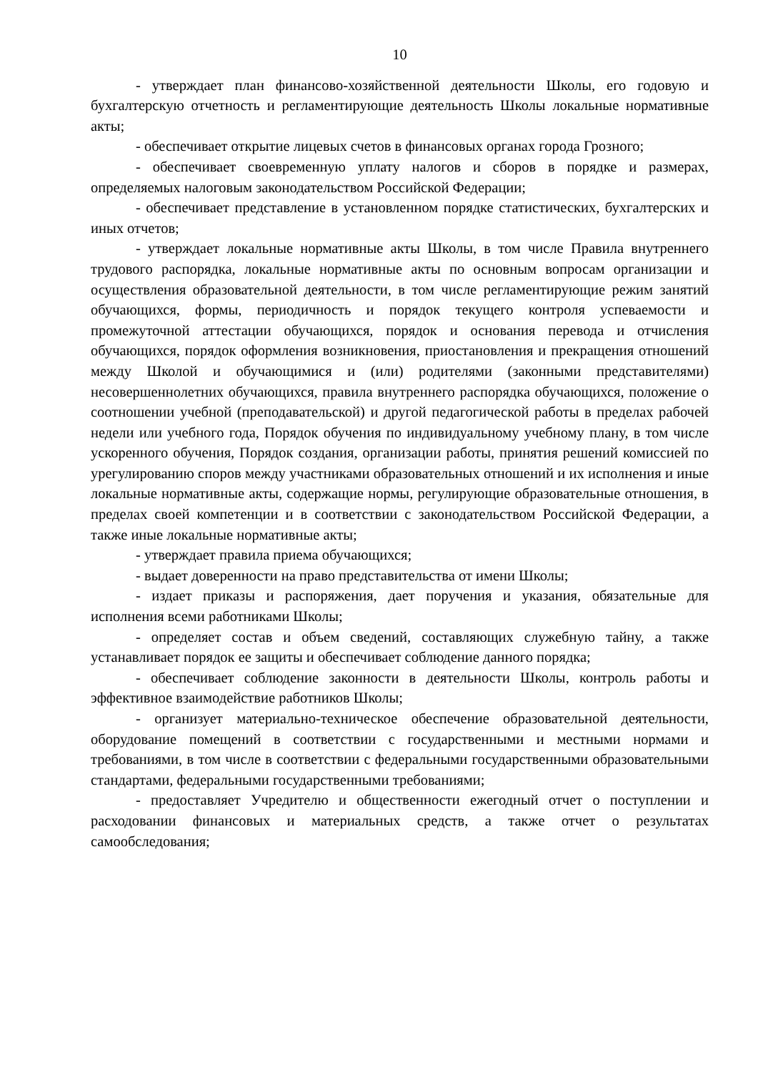10
- утверждает план финансово-хозяйственной деятельности Школы, его годовую и бухгалтерскую отчетность и регламентирующие деятельность Школы локальные нормативные акты;
- обеспечивает открытие лицевых счетов в финансовых органах города Грозного;
- обеспечивает своевременную уплату налогов и сборов в порядке и размерах, определяемых налоговым законодательством Российской Федерации;
- обеспечивает представление в установленном порядке статистических, бухгалтерских и иных отчетов;
- утверждает локальные нормативные акты Школы, в том числе Правила внутреннего трудового распорядка, локальные нормативные акты по основным вопросам организации и осуществления образовательной деятельности, в том числе регламентирующие режим занятий обучающихся, формы, периодичность и порядок текущего контроля успеваемости и промежуточной аттестации обучающихся, порядок и основания перевода и отчисления обучающихся, порядок оформления возникновения, приостановления и прекращения отношений между Школой и обучающимися и (или) родителями (законными представителями) несовершеннолетних обучающихся, правила внутреннего распорядка обучающихся, положение о соотношении учебной (преподавательской) и другой педагогической работы в пределах рабочей недели или учебного года, Порядок обучения по индивидуальному учебному плану, в том числе ускоренного обучения, Порядок создания, организации работы, принятия решений комиссией по урегулированию споров между участниками образовательных отношений и их исполнения и иные локальные нормативные акты, содержащие нормы, регулирующие образовательные отношения, в пределах своей компетенции и в соответствии с законодательством Российской Федерации, а также иные локальные нормативные акты;
- утверждает правила приема обучающихся;
- выдает доверенности на право представительства от имени Школы;
- издает приказы и распоряжения, дает поручения и указания, обязательные для исполнения всеми работниками Школы;
- определяет состав и объем сведений, составляющих служебную тайну, а также устанавливает порядок ее защиты и обеспечивает соблюдение данного порядка;
- обеспечивает соблюдение законности в деятельности Школы, контроль работы и эффективное взаимодействие работников Школы;
- организует материально-техническое обеспечение образовательной деятельности, оборудование помещений в соответствии с государственными и местными нормами и требованиями, в том числе в соответствии с федеральными государственными образовательными стандартами, федеральными государственными требованиями;
- предоставляет Учредителю и общественности ежегодный отчет о поступлении и расходовании финансовых и материальных средств, а также отчет о результатах самообследования;